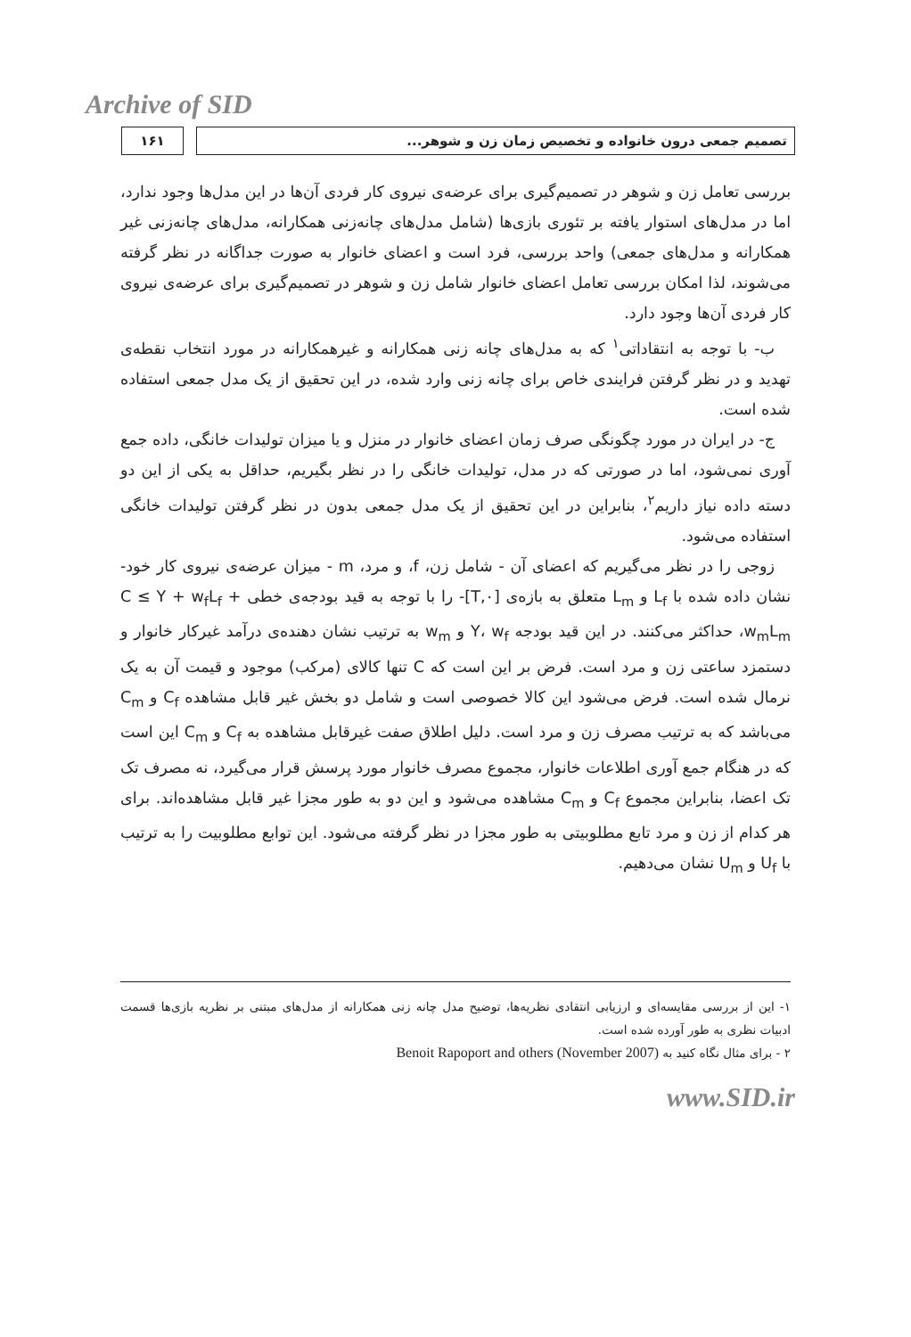Archive of SID
۱۶۱ تصمیم جمعی درون خانواده و تخصیص زمان زن و شوهر...
بررسی تعامل زن و شوهر در تصمیم‌گیری برای عرضه‌ی نیروی کار فردی آن‌ها در این مدل‌ها وجود ندارد، اما در مدل‌های استوار یافته بر تئوری بازی‌ها (شامل مدل‌های چانه‌زنی همکارانه، مدل‌های چانه‌زنی غیر همکارانه و مدل‌های جمعی) واحد بررسی، فرد است و اعضای خانوار به صورت جداگانه در نظر گرفته می‌شوند، لذا امکان بررسی تعامل اعضای خانوار شامل زن و شوهر در تصمیم‌گیری برای عرضه‌ی نیروی کار فردی آن‌ها وجود دارد.
ب- با توجه به انتقاداتی<sup>۱</sup> که به مدل‌های چانه زنی همکارانه و غیرهمکارانه در مورد انتخاب نقطه‌ی تهدید و در نظر گرفتن فرایندی خاص برای چانه زنی وارد شده، در این تحقیق از یک مدل جمعی استفاده شده است.
ج- در ایران در مورد چگونگی صرف زمان اعضای خانوار در منزل و یا میزان تولیدات خانگی، داده جمع آوری نمی‌شود، اما در صورتی که در مدل، تولیدات خانگی را در نظر بگیریم، حداقل به یکی از این دو دسته داده نیاز داریم<sup>۲</sup>، بنابراین در این تحقیق از یک مدل جمعی بدون در نظر گرفتن تولیدات خانگی استفاده می‌شود.
زوجی را در نظر می‌گیریم که اعضای آن - شامل زن، f، و مرد، m - میزان عرضه‌ی نیروی کار خود- نشان داده شده با L<sub>f</sub> و L<sub>m</sub> متعلق به بازه‌ی [۰,T]- را با توجه به قید بودجه‌ی خطی C ≤ Y + w<sub>f</sub>L<sub>f</sub> + w<sub>m</sub>L<sub>m</sub>، حداکثر می‌کنند. در این قید بودجه Y، w<sub>f</sub> و w<sub>m</sub> به ترتیب نشان دهنده‌ی درآمد غیرکار خانوار و دستمزد ساعتی زن و مرد است. فرض بر این است که C تنها کالای (مرکب) موجود و قیمت آن به یک نرمال شده است. فرض می‌شود این کالا خصوصی است و شامل دو بخش غیر قابل مشاهده C<sub>f</sub> و C<sub>m</sub> می‌باشد که به ترتیب مصرف زن و مرد است. دلیل اطلاق صفت غیرقابل مشاهده به C<sub>f</sub> و C<sub>m</sub> این است که در هنگام جمع آوری اطلاعات خانوار، مجموع مصرف خانوار مورد پرسش قرار می‌گیرد، نه مصرف تک تک اعضا، بنابراین مجموع C<sub>f</sub> و C<sub>m</sub> مشاهده می‌شود و این دو به طور مجزا غیر قابل مشاهده‌اند. برای هر کدام از زن و مرد تابع مطلوبیتی به طور مجزا در نظر گرفته می‌شود. این توابع مطلوبیت را به ترتیب با U<sub>f</sub> و U<sub>m</sub> نشان می‌دهیم.
۱- این از بررسی مقایسه‌ای و ارزیابی انتقادی نظریه‌ها، توضیح مدل چانه زنی همکارانه از مدل‌های مبتنی بر نظریه بازی‌ها قسمت ادبیات نظری به طور آورده شده است.
۲ - برای مثال نگاه کنید به Benoit Rapoport and others (November 2007)
www.SID.ir